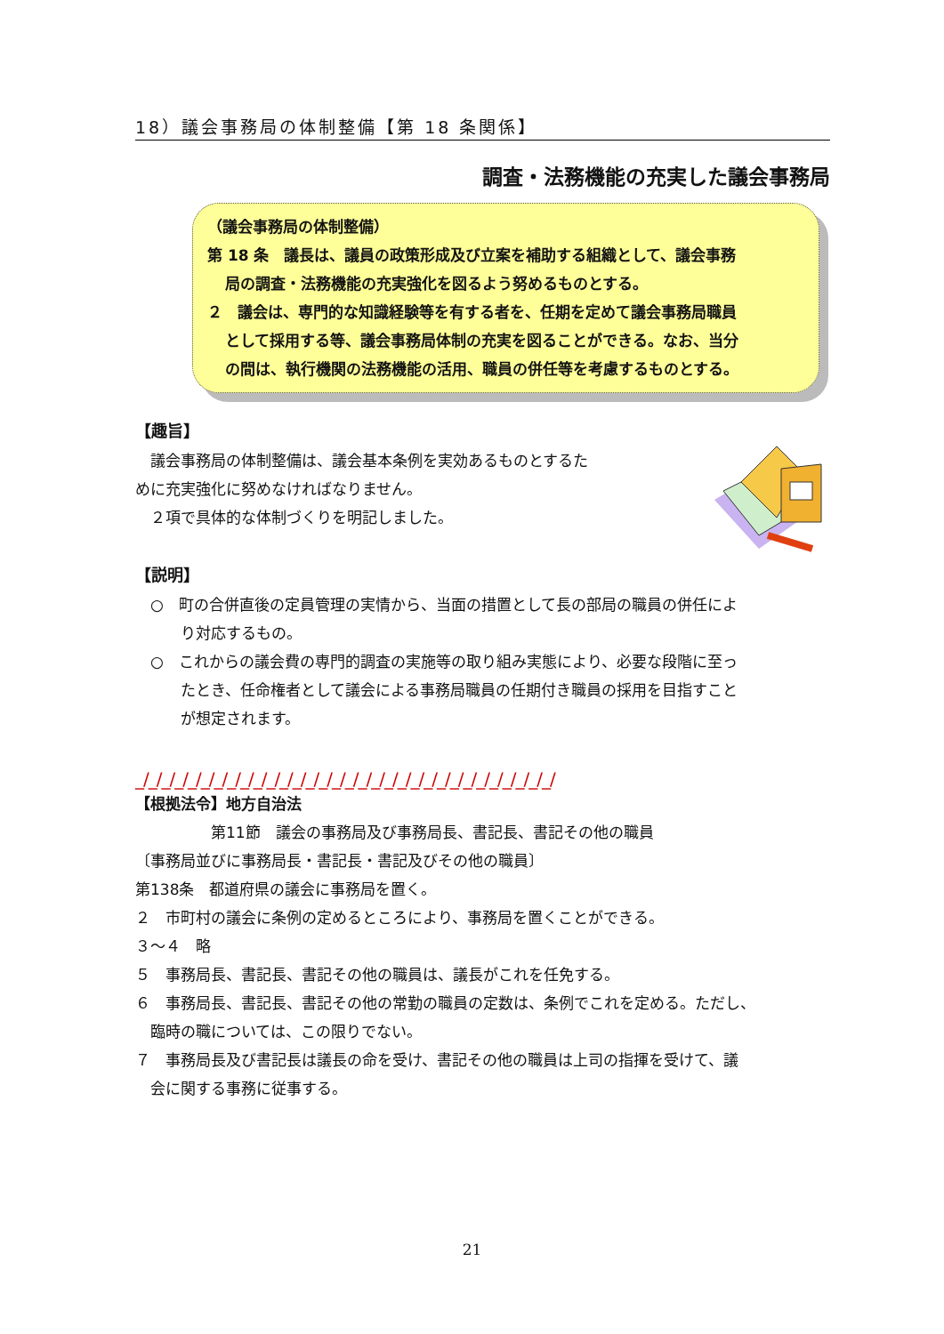18）議会事務局の体制整備【第 18 条関係】
調査・法務機能の充実した議会事務局
（議会事務局の体制整備）
第 18 条　議長は、議員の政策形成及び立案を補助する組織として、議会事務
局の調査・法務機能の充実強化を図るよう努めるものとする。
２　議会は、専門的な知識経験等を有する者を、任期を定めて議会事務局職員
として採用する等、議会事務局体制の充実を図ることができる。なお、当分
の間は、執行機関の法務機能の活用、職員の併任等を考慮するものとする。
【趣旨】
　議会事務局の体制整備は、議会基本条例を実効あるものとするた
めに充実強化に努めなければなりません。
　２項で具体的な体制づくりを明記しました。
【説明】
　○　町の合併直後の定員管理の実情から、当面の措置として長の部局の職員の併任によ
　　　り対応するもの。
　○　これからの議会費の専門的調査の実施等の取り組み実態により、必要な段階に至っ
　　　たとき、任命権者として議会による事務局職員の任期付き職員の採用を目指すこと
　　　が想定されます。
_/_/_/_/_/_/_/_/_/_/_/_/_/_/_/_/_/_/_/_/_/_/_/_/_/_/_/_/_/_/_/_/
【根拠法令】地方自治法
　　　　　第11節　議会の事務局及び事務局長、書記長、書記その他の職員
〔事務局並びに事務局長・書記長・書記及びその他の職員〕
第138条　都道府県の議会に事務局を置く。
２　市町村の議会に条例の定めるところにより、事務局を置くことができる。
３～４　略
５　事務局長、書記長、書記その他の職員は、議長がこれを任免する。
６　事務局長、書記長、書記その他の常勤の職員の定数は、条例でこれを定める。ただし、
　臨時の職については、この限りでない。
７　事務局長及び書記長は議長の命を受け、書記その他の職員は上司の指揮を受けて、議
　会に関する事務に従事する。
21